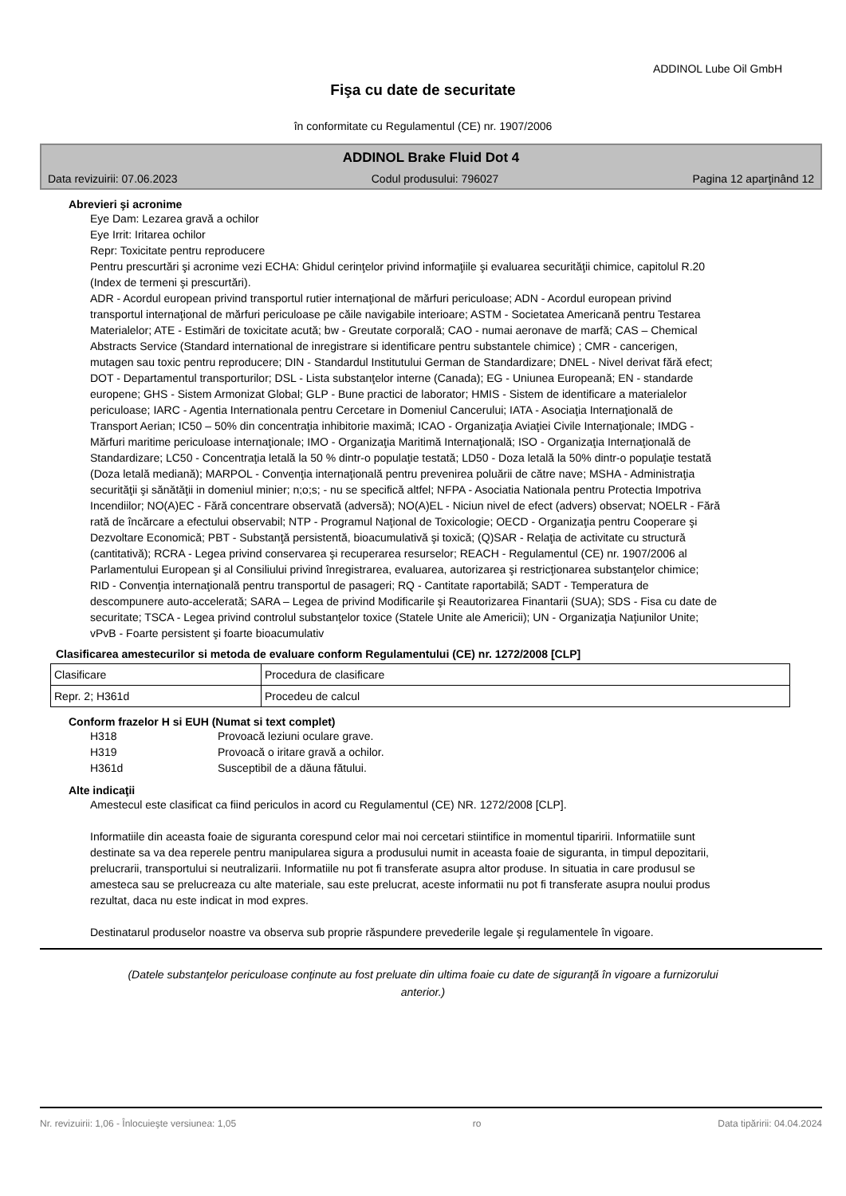ADDINOL Lube Oil GmbH
Fişa cu date de securitate
în conformitate cu Regulamentul (CE) nr. 1907/2006
ADDINOL Brake Fluid Dot 4
Data revizuirii: 07.06.2023 Codul produsului: 796027 Pagina 12 aparţinând 12
Abrevieri şi acronime
Eye Dam: Lezarea gravă a ochilor
Eye Irrit: Iritarea ochilor
Repr: Toxicitate pentru reproducere
Pentru prescurtări şi acronime vezi ECHA: Ghidul cerinţelor privind informaţiile şi evaluarea securităţii chimice, capitolul R.20 (Index de termeni şi prescurtări).
ADR - Acordul european privind transportul rutier internaţional de mărfuri periculoase; ADN - Acordul european privind transportul internaţional de mărfuri periculoase pe căile navigabile interioare; ASTM - Societatea Americană pentru Testarea Materialelor; ATE - Estimări de toxicitate acută; bw - Greutate corporală; CAO - numai aeronave de marfă; CAS – Chemical Abstracts Service (Standard international de inregistrare si identificare pentru substantele chimice) ; CMR - cancerigen, mutagen sau toxic pentru reproducere; DIN - Standardul Institutului German de Standardizare; DNEL - Nivel derivat fără efect; DOT - Departamentul transporturilor; DSL - Lista substanţelor interne (Canada); EG - Uniunea Europeană; EN - standarde europene; GHS - Sistem Armonizat Global; GLP - Bune practici de laborator; HMIS - Sistem de identificare a materialelor periculoase; IARC - Agentia Internationala pentru Cercetare in Domeniul Cancerului; IATA - Asociaţia Internaţională de Transport Aerian; IC50 – 50% din concentraţia inhibitorie maximă; ICAO - Organizaţia Aviaţiei Civile Internaţionale; IMDG - Mărfuri maritime periculoase internaţionale; IMO - Organizaţia Maritimă Internaţională; ISO - Organizaţia Internaţională de Standardizare; LC50 - Concentraţia letală la 50 % dintr-o populaţie testată; LD50 - Doza letală la 50% dintr-o populaţie testată (Doza letală mediană); MARPOL - Convenţia internaţională pentru prevenirea poluării de către nave; MSHA - Administraţia securităţii şi sănătăţii in domeniul minier; n;o;s; - nu se specifică altfel; NFPA - Asociatia Nationala pentru Protectia Impotriva Incendiilor; NO(A)EC - Fără concentrare observată (adversă); NO(A)EL - Niciun nivel de efect (advers) observat; NOELR - Fără rată de încărcare a efectului observabil; NTP - Programul Naţional de Toxicologie; OECD - Organizaţia pentru Cooperare şi Dezvoltare Economică; PBT - Substanţă persistentă, bioacumulativă şi toxică; (Q)SAR - Relaţia de activitate cu structură (cantitativă); RCRA - Legea privind conservarea şi recuperarea resurselor; REACH - Regulamentul (CE) nr. 1907/2006 al Parlamentului European şi al Consiliului privind înregistrarea, evaluarea, autorizarea şi restricţionarea substanţelor chimice; RID - Convenţia internaţională pentru transportul de pasageri; RQ - Cantitate raportabilă; SADT - Temperatura de descompunere auto-accelerată; SARA – Legea de privind Modificarile şi Reautorizarea Finantarii (SUA); SDS - Fisa cu date de securitate; TSCA - Legea privind controlul substanţelor toxice (Statele Unite ale Americii); UN - Organizaţia Naţiunilor Unite; vPvB - Foarte persistent şi foarte bioacumulativ
Clasificarea amestecurilor si metoda de evaluare conform Regulamentului (CE) nr. 1272/2008 [CLP]
| Clasificare | Procedura de clasificare |
| Repr. 2; H361d | Procedeu de calcul |
Conform frazelor H si EUH (Numat si text complet)
| H318 | Provoacă leziuni oculare grave. |
| H319 | Provoacă o iritare gravă a ochilor. |
| H361d | Susceptibil de a dăuna fătului. |
Alte indicaţii
Amestecul este clasificat ca fiind periculos in acord cu Regulamentul (CE) NR. 1272/2008 [CLP].
Informatiile din aceasta foaie de siguranta corespund celor mai noi cercetari stiintifice in momentul tiparirii. Informatiile sunt destinate sa va dea reperele pentru manipularea sigura a produsului numit in aceasta foaie de siguranta, in timpul depozitarii, prelucrarii, transportului si neutralizarii. Informatiile nu pot fi transferate asupra altor produse. In situatia in care produsul se amesteca sau se prelucreaza cu alte materiale, sau este prelucrat, aceste informatii nu pot fi transferate asupra noului produs rezultat, daca nu este indicat in mod expres.
Destinatarul produselor noastre va observa sub proprie răspundere prevederile legale şi regulamentele în vigoare.
(Datele substanţelor periculoase conţinute au fost preluate din ultima foaie cu date de siguranţă în vigoare a furnizorului anterior.)
Nr. revizuirii: 1,06 - Înlocuieşte versiunea: 1,05 ro Data tipăririi: 04.04.2024